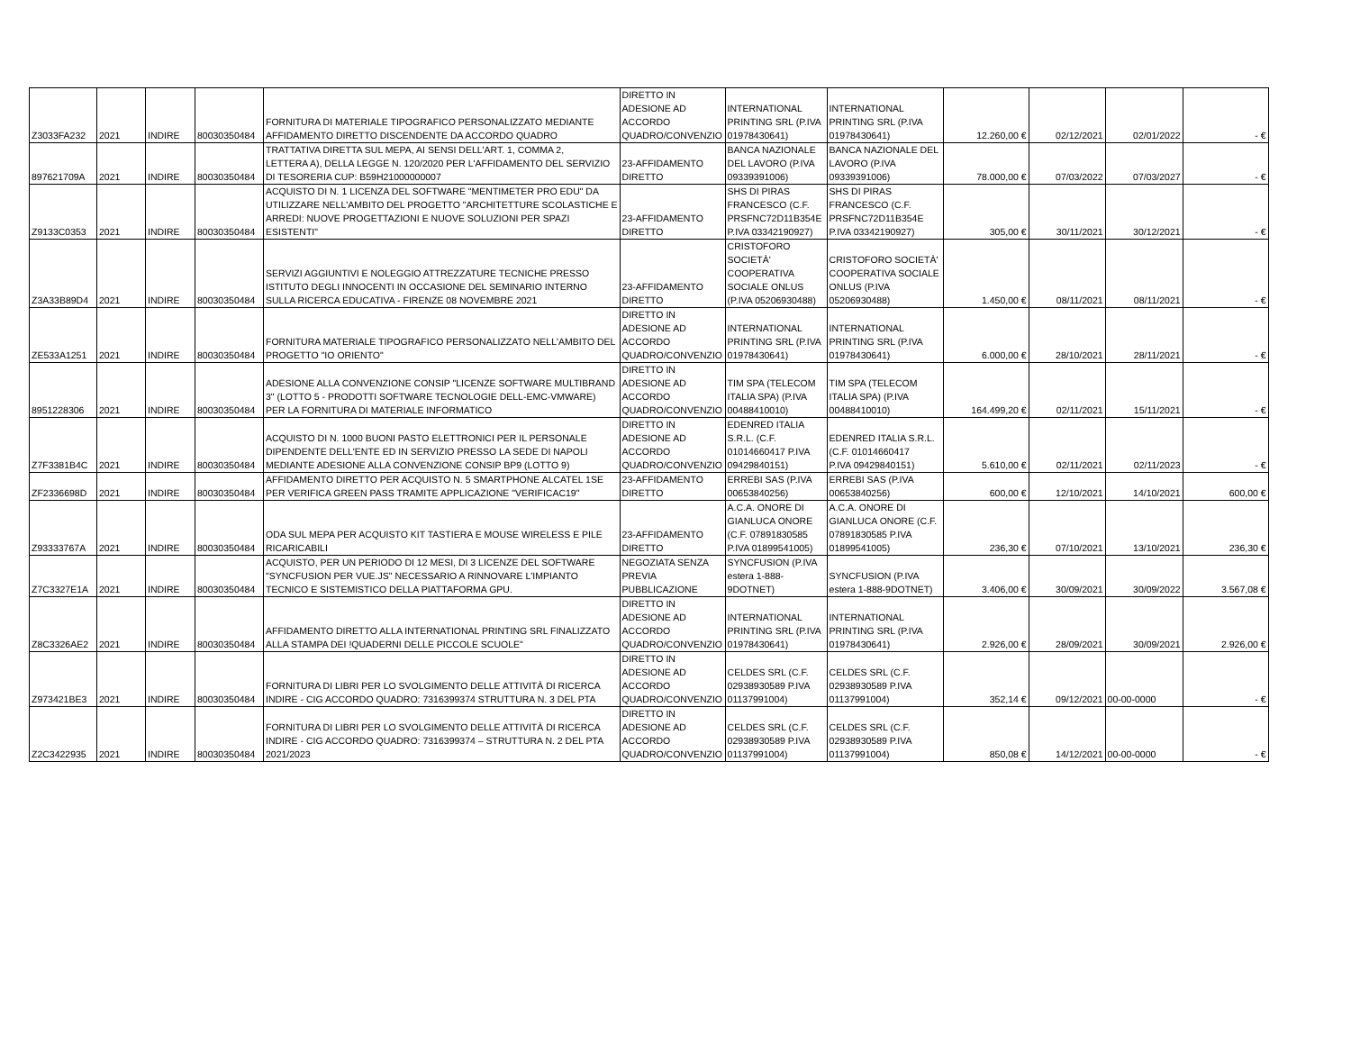| Z3033FA232 | 2021 | INDIRE | 80030350484 | FORNITURA DI MATERIALE TIPOGRAFICO PERSONALIZZATO MEDIANTE AFFIDAMENTO DIRETTO DISCENDENTE DA ACCORDO QUADRO | DIRETTO IN ADESIONE AD ACCORDO QUADRO/CONVENZIO | INTERNATIONAL PRINTING SRL (P.IVA 01978430641) | INTERNATIONAL PRINTING SRL (P.IVA 01978430641) | 12.260,00 € | 02/12/2021 | 02/01/2022 | - € |
| 897621709A | 2021 | INDIRE | 80030350484 | TRATTATIVA DIRETTA SUL MEPA, AI SENSI DELL'ART. 1, COMMA 2, LETTERA A), DELLA LEGGE N. 120/2020 PER L'AFFIDAMENTO DEL SERVIZIO DI TESORERIA CUP: B59H21000000007 | 23-AFFIDAMENTO DIRETTO | BANCA NAZIONALE DEL LAVORO (P.IVA 09339391006) | BANCA NAZIONALE DEL LAVORO (P.IVA 09339391006) | 78.000,00 € | 07/03/2022 | 07/03/2027 | - € |
| Z9133C0353 | 2021 | INDIRE | 80030350484 | ACQUISTO DI N. 1 LICENZA DEL SOFTWARE "MENTIMETER PRO EDU" DA UTILIZZARE NELL'AMBITO DEL PROGETTO "ARCHITETTURE SCOLASTICHE E ARREDI: NUOVE PROGETTAZIONI E NUOVE SOLUZIONI PER SPAZI ESISTENTI" | 23-AFFIDAMENTO DIRETTO | SHS DI PIRAS FRANCESCO (C.F. PRSFNC72D11B354E P.IVA 03342190927) | SHS DI PIRAS FRANCESCO (C.F. PRSFNC72D11B354E P.IVA 03342190927) | 305,00 € | 30/11/2021 | 30/12/2021 | - € |
| Z3A33B89D4 | 2021 | INDIRE | 80030350484 | SERVIZI AGGIUNTIVI E NOLEGGIO ATTREZZATURE TECNICHE PRESSO ISTITUTO DEGLI INNOCENTI IN OCCASIONE DEL SEMINARIO INTERNO SULLA RICERCA EDUCATIVA - FIRENZE 08 NOVEMBRE 2021 | 23-AFFIDAMENTO DIRETTO | CRISTOFORO SOCIETÀ' COOPERATIVA SOCIALE ONLUS (P.IVA 05206930488) | CRISTOFORO SOCIETÀ' COOPERATIVA SOCIALE ONLUS (P.IVA 05206930488) | 1.450,00 € | 08/11/2021 | 08/11/2021 | - € |
| ZE533A1251 | 2021 | INDIRE | 80030350484 | FORNITURA MATERIALE TIPOGRAFICO PERSONALIZZATO NELL'AMBITO DEL PROGETTO "IO ORIENTO" | DIRETTO IN ADESIONE AD ACCORDO QUADRO/CONVENZIO | INTERNATIONAL PRINTING SRL (P.IVA 01978430641) | INTERNATIONAL PRINTING SRL (P.IVA 01978430641) | 6.000,00 € | 28/10/2021 | 28/11/2021 | - € |
| 8951228306 | 2021 | INDIRE | 80030350484 | ADESIONE ALLA CONVENZIONE CONSIP "LICENZE SOFTWARE MULTIBRAND 3" (LOTTO 5 - PRODOTTI SOFTWARE TECNOLOGIE DELL-EMC-VMWARE) PER LA FORNITURA DI MATERIALE INFORMATICO | DIRETTO IN ADESIONE AD ACCORDO QUADRO/CONVENZIO | TIM SPA (TELECOM ITALIA SPA) (P.IVA 00488410010) | TIM SPA (TELECOM ITALIA SPA) (P.IVA 00488410010) | 164.499,20 € | 02/11/2021 | 15/11/2021 | - € |
| Z7F3381B4C | 2021 | INDIRE | 80030350484 | ACQUISTO DI N. 1000 BUONI PASTO ELETTRONICI PER IL PERSONALE DIPENDENTE DELL'ENTE ED IN SERVIZIO PRESSO LA SEDE DI NAPOLI MEDIANTE ADESIONE ALLA CONVENZIONE CONSIP BP9 (LOTTO 9) | DIRETTO IN ADESIONE AD ACCORDO QUADRO/CONVENZIO | EDENRED ITALIA S.R.L. (C.F. 01014660417 P.IVA 09429840151) | EDENRED ITALIA S.R.L. (C.F. 01014660417 P.IVA 09429840151) | 5.610,00 € | 02/11/2021 | 02/11/2023 | - € |
| ZF2336698D | 2021 | INDIRE | 80030350484 | AFFIDAMENTO DIRETTO PER ACQUISTO N. 5 SMARTPHONE ALCATEL 1SE PER VERIFICA GREEN PASS TRAMITE APPLICAZIONE "VERIFICAC19" | 23-AFFIDAMENTO DIRETTO | ERREBI SAS (P.IVA 00653840256) | ERREBI SAS (P.IVA 00653840256) | 600,00 € | 12/10/2021 | 14/10/2021 | 600,00 € |
| Z93333767A | 2021 | INDIRE | 80030350484 | ODA SUL MEPA PER ACQUISTO KIT TASTIERA E MOUSE WIRELESS E PILE RICARICABILI | 23-AFFIDAMENTO DIRETTO | A.C.A. ONORE DI GIANLUCA ONORE (C.F. 07891830585 P.IVA 01899541005) | A.C.A. ONORE DI GIANLUCA ONORE (C.F. 07891830585 P.IVA 01899541005) | 236,30 € | 07/10/2021 | 13/10/2021 | 236,30 € |
| Z7C3327E1A | 2021 | INDIRE | 80030350484 | ACQUISTO, PER UN PERIODO DI 12 MESI, DI 3 LICENZE DEL SOFTWARE "SYNCFUSION PER VUE.JS" NECESSARIO A RINNOVARE L'IMPIANTO TECNICO E SISTEMISTICO DELLA PIATTAFORMA GPU. | NEGOZIATA SENZA PREVIA PUBBLICAZIONE | SYNCFUSION (P.IVA estera 1-888- 9DOTNET) | SYNCFUSION (P.IVA estera 1-888-9DOTNET) | 3.406,00 € | 30/09/2021 | 30/09/2022 | 3.567,08 € |
| Z8C3326AE2 | 2021 | INDIRE | 80030350484 | AFFIDAMENTO DIRETTO ALLA INTERNATIONAL PRINTING SRL FINALIZZATO ALLA STAMPA DEI !QUADERNI DELLE PICCOLE SCUOLE" | DIRETTO IN ADESIONE AD ACCORDO QUADRO/CONVENZIO | INTERNATIONAL PRINTING SRL (P.IVA 01978430641) | INTERNATIONAL PRINTING SRL (P.IVA 01978430641) | 2.926,00 € | 28/09/2021 | 30/09/2021 | 2.926,00 € |
| Z973421BE3 | 2021 | INDIRE | 80030350484 | FORNITURA DI LIBRI PER LO SVOLGIMENTO DELLE ATTIVITÀ DI RICERCA INDIRE - CIG ACCORDO QUADRO: 7316399374 STRUTTURA N. 3 DEL PTA | DIRETTO IN ADESIONE AD ACCORDO QUADRO/CONVENZIO | CELDES SRL (C.F. 02938930589 P.IVA 01137991004) | CELDES SRL (C.F. 02938930589 P.IVA 01137991004) | 352,14 € | 09/12/2021 | 00-00-0000 | - € |
| Z2C3422935 | 2021 | INDIRE | 80030350484 | FORNITURA DI LIBRI PER LO SVOLGIMENTO DELLE ATTIVITÀ DI RICERCA INDIRE - CIG ACCORDO QUADRO: 7316399374 – STRUTTURA N. 2 DEL PTA 2021/2023 | DIRETTO IN ADESIONE AD ACCORDO QUADRO/CONVENZIO | CELDES SRL (C.F. 02938930589 P.IVA 01137991004) | CELDES SRL (C.F. 02938930589 P.IVA 01137991004) | 850,08 € | 14/12/2021 | 00-00-0000 | - € |